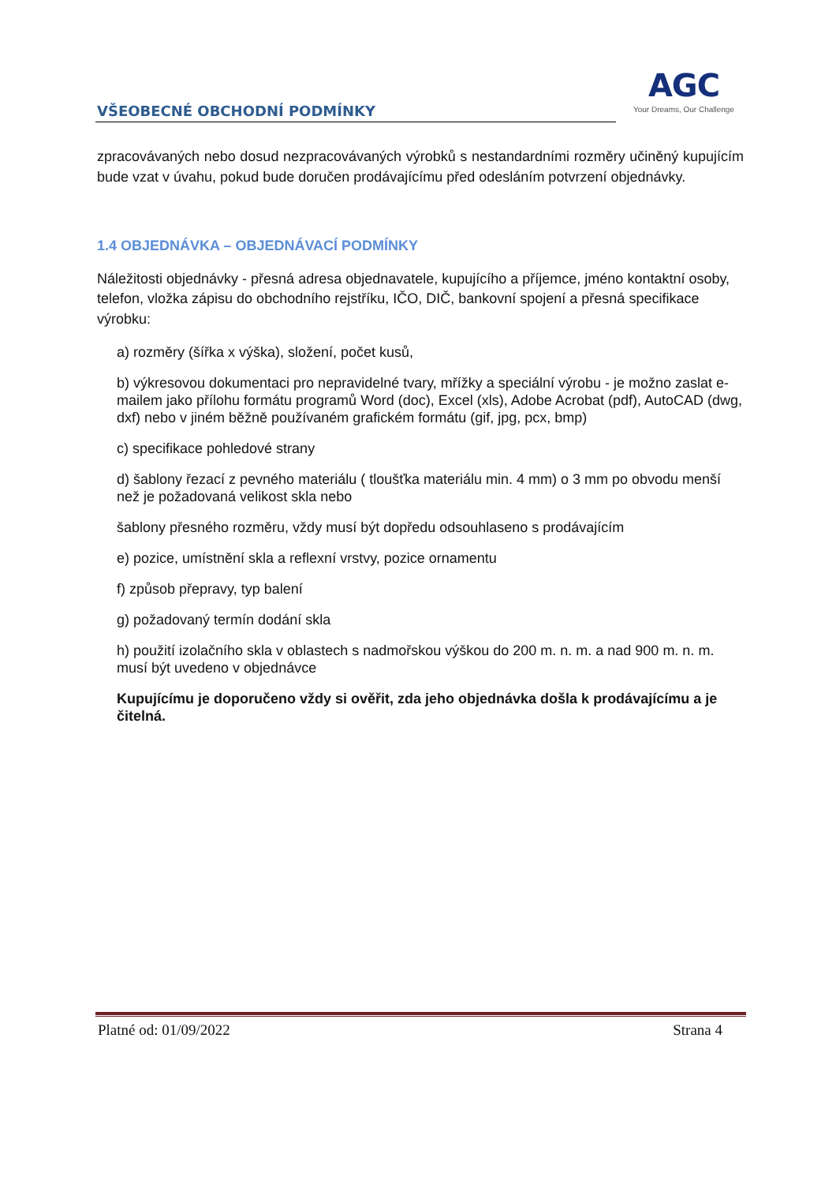VŠEOBECNÉ OBCHODNÍ PODMÍNKY
AGC
Your Dreams, Our Challenge
zpracovávaných nebo dosud nezpracovávaných výrobků s nestandardními rozměry učiněný kupujícím bude vzat v úvahu, pokud bude doručen prodávajícímu před odesláním potvrzení objednávky.
1.4 OBJEDNÁVKA – OBJEDNÁVACÍ PODMÍNKY
Náležitosti objednávky - přesná adresa objednavatele, kupujícího a příjemce, jméno kontaktní osoby, telefon, vložka zápisu do obchodního rejstříku, IČO, DIČ, bankovní spojení a přesná specifikace výrobku:
a) rozměry (šířka x výška), složení, počet kusů,
b) výkresovou dokumentaci pro nepravidelné tvary, mřížky a speciální výrobu - je možno zaslat e-mailem jako přílohu formátu programů Word (doc), Excel (xls), Adobe Acrobat (pdf), AutoCAD (dwg, dxf) nebo v jiném běžně používaném grafickém formátu (gif, jpg, pcx, bmp)
c) specifikace pohledové strany
d) šablony řezací z pevného materiálu ( tloušťka materiálu min. 4 mm) o 3 mm po obvodu menší než je požadovaná velikost skla nebo
šablony přesného rozměru, vždy musí být dopředu odsouhlaseno s prodávajícím
e) pozice, umístnění skla a reflexní vrstvy, pozice ornamentu
f) způsob přepravy, typ balení
g) požadovaný termín dodání skla
h) použití izolačního skla v oblastech s nadmořskou výškou do 200 m. n. m. a nad 900 m. n. m. musí být uvedeno v objednávce
Kupujícímu je doporučeno vždy si ověřit, zda jeho objednávka došla k prodávajícímu a je čitelná.
Platné od: 01/09/2022 Strana 4